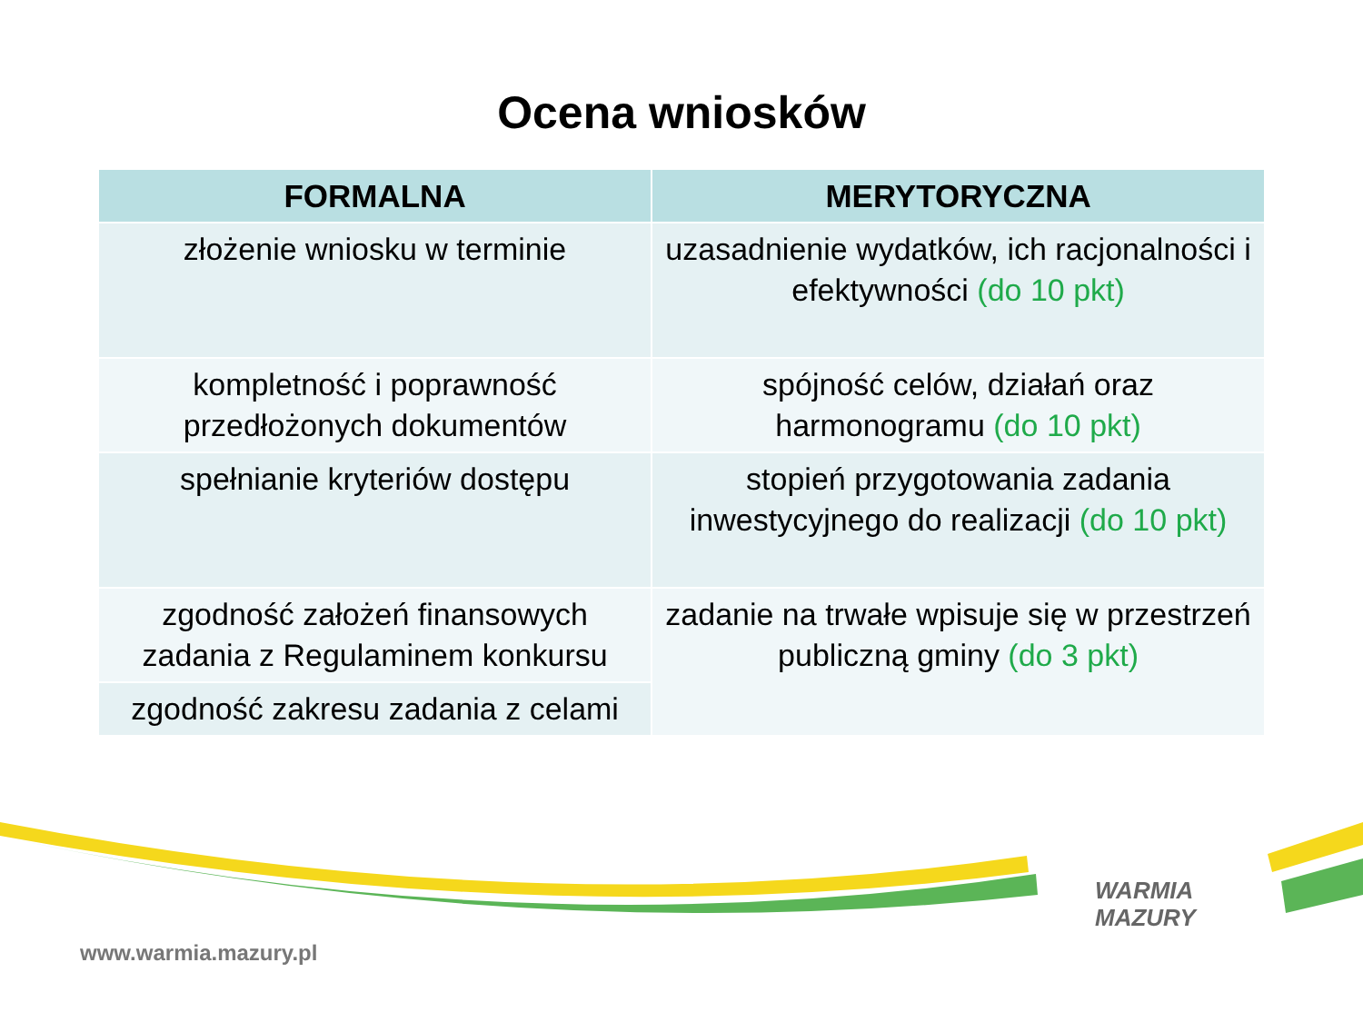Ocena wniosków
| FORMALNA | MERYTORYCZNA |
| --- | --- |
| złożenie wniosku w terminie | uzasadnienie wydatków, ich racjonalności i efektywności (do 10 pkt) |
| kompletność i poprawność przedłożonych dokumentów | spójność celów, działań oraz harmonogramu (do 10 pkt) |
| spełnianie kryteriów dostępu | stopień przygotowania zadania inwestycyjnego do realizacji (do 10 pkt) |
| zgodność założeń finansowych zadania z Regulaminem konkursu | zadanie na trwałe wpisuje się w przestrzeń publiczną gminy (do 3 pkt) |
| zgodność zakresu zadania z celami | |
WARMIA
MAZURY
www.warmia.mazury.pl